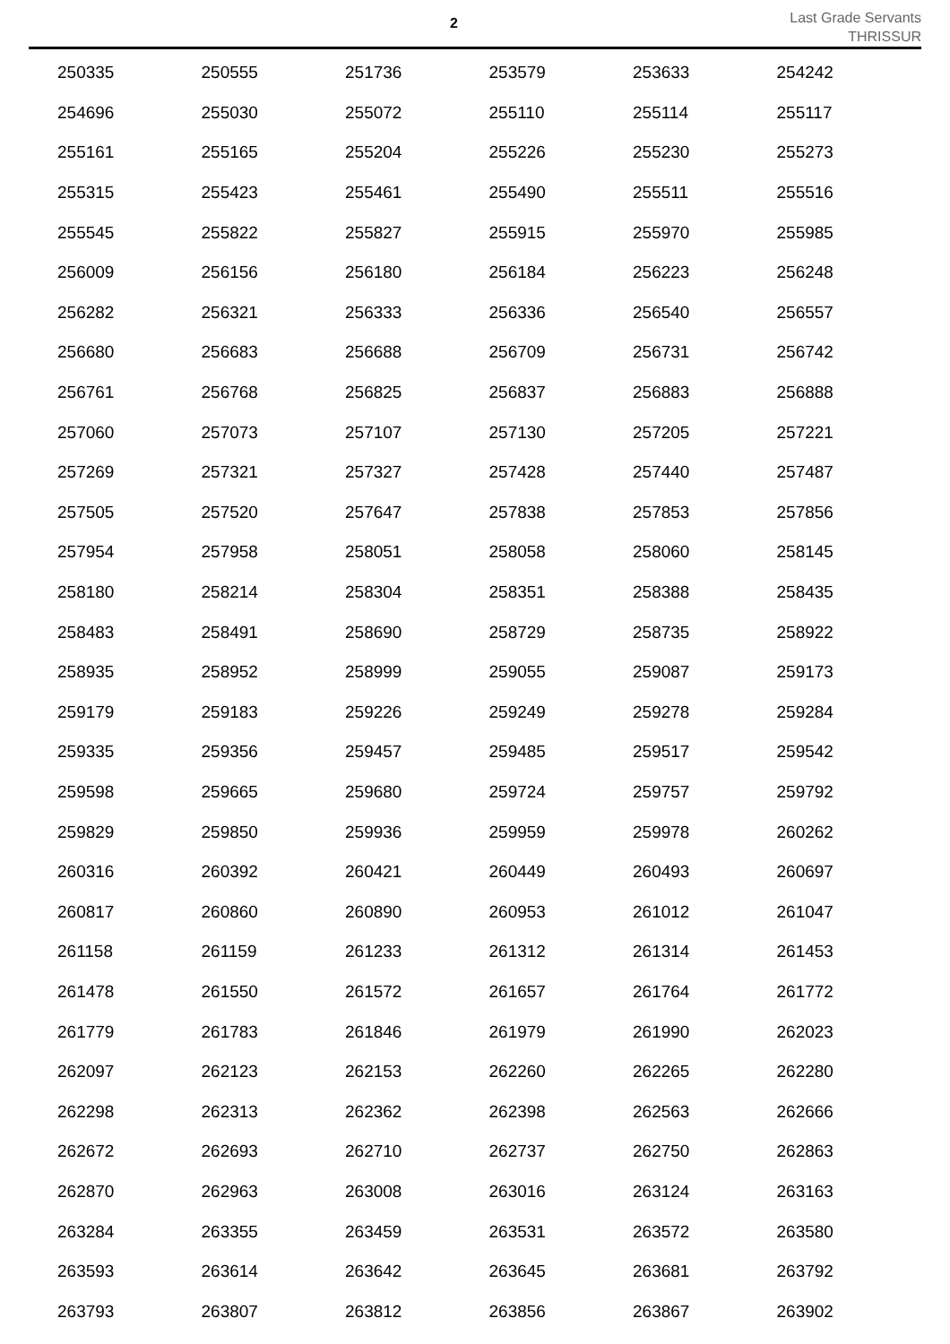2
Last Grade Servants
THRISSUR
| 250335 | 250555 | 251736 | 253579 | 253633 | 254242 |
| 254696 | 255030 | 255072 | 255110 | 255114 | 255117 |
| 255161 | 255165 | 255204 | 255226 | 255230 | 255273 |
| 255315 | 255423 | 255461 | 255490 | 255511 | 255516 |
| 255545 | 255822 | 255827 | 255915 | 255970 | 255985 |
| 256009 | 256156 | 256180 | 256184 | 256223 | 256248 |
| 256282 | 256321 | 256333 | 256336 | 256540 | 256557 |
| 256680 | 256683 | 256688 | 256709 | 256731 | 256742 |
| 256761 | 256768 | 256825 | 256837 | 256883 | 256888 |
| 257060 | 257073 | 257107 | 257130 | 257205 | 257221 |
| 257269 | 257321 | 257327 | 257428 | 257440 | 257487 |
| 257505 | 257520 | 257647 | 257838 | 257853 | 257856 |
| 257954 | 257958 | 258051 | 258058 | 258060 | 258145 |
| 258180 | 258214 | 258304 | 258351 | 258388 | 258435 |
| 258483 | 258491 | 258690 | 258729 | 258735 | 258922 |
| 258935 | 258952 | 258999 | 259055 | 259087 | 259173 |
| 259179 | 259183 | 259226 | 259249 | 259278 | 259284 |
| 259335 | 259356 | 259457 | 259485 | 259517 | 259542 |
| 259598 | 259665 | 259680 | 259724 | 259757 | 259792 |
| 259829 | 259850 | 259936 | 259959 | 259978 | 260262 |
| 260316 | 260392 | 260421 | 260449 | 260493 | 260697 |
| 260817 | 260860 | 260890 | 260953 | 261012 | 261047 |
| 261158 | 261159 | 261233 | 261312 | 261314 | 261453 |
| 261478 | 261550 | 261572 | 261657 | 261764 | 261772 |
| 261779 | 261783 | 261846 | 261979 | 261990 | 262023 |
| 262097 | 262123 | 262153 | 262260 | 262265 | 262280 |
| 262298 | 262313 | 262362 | 262398 | 262563 | 262666 |
| 262672 | 262693 | 262710 | 262737 | 262750 | 262863 |
| 262870 | 262963 | 263008 | 263016 | 263124 | 263163 |
| 263284 | 263355 | 263459 | 263531 | 263572 | 263580 |
| 263593 | 263614 | 263642 | 263645 | 263681 | 263792 |
| 263793 | 263807 | 263812 | 263856 | 263867 | 263902 |